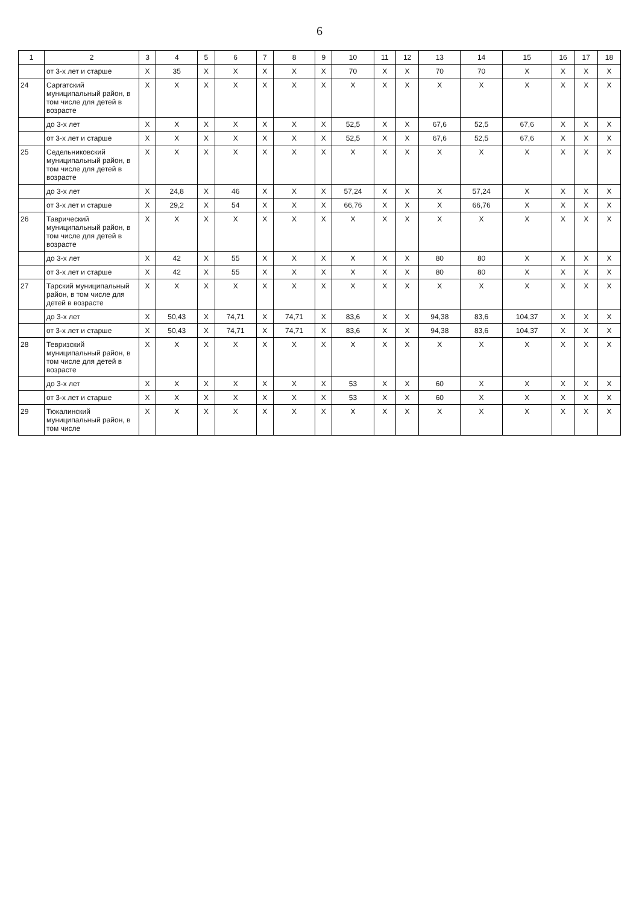6
| 1 | 2 | 3 | 4 | 5 | 6 | 7 | 8 | 9 | 10 | 11 | 12 | 13 | 14 | 15 | 16 | 17 | 18 |
| --- | --- | --- | --- | --- | --- | --- | --- | --- | --- | --- | --- | --- | --- | --- | --- | --- | --- |
| | от 3-х лет и старше | X | 35 | X | X | X | X | X | 70 | X | X | 70 | 70 | X | X | X | X |
| 24 | Саргатский муниципальный район, в том числе для детей в возрасте | X | X | X | X | X | X | X | X | X | X | X | X | X | X | X | X |
| | до 3-х лет | X | X | X | X | X | X | X | 52,5 | X | X | 67,6 | 52,5 | 67,6 | X | X | X |
| | от 3-х лет и старше | X | X | X | X | X | X | X | 52,5 | X | X | 67,6 | 52,5 | 67,6 | X | X | X |
| 25 | Седельниковский муниципальный район, в том числе для детей в возрасте | X | X | X | X | X | X | X | X | X | X | X | X | X | X | X | X |
| | до 3-х лет | X | 24,8 | X | 46 | X | X | X | 57,24 | X | X | X | 57,24 | X | X | X | X |
| | от 3-х лет и старше | X | 29,2 | X | 54 | X | X | X | 66,76 | X | X | X | 66,76 | X | X | X | X |
| 26 | Таврический муниципальный район, в том числе для детей в возрасте | X | X | X | X | X | X | X | X | X | X | X | X | X | X | X | X |
| | до 3-х лет | X | 42 | X | 55 | X | X | X | X | X | X | 80 | 80 | X | X | X | X |
| | от 3-х лет и старше | X | 42 | X | 55 | X | X | X | X | X | X | 80 | 80 | X | X | X | X |
| 27 | Тарский муниципальный район, в том числе для детей в возрасте | X | X | X | X | X | X | X | X | X | X | X | X | X | X | X | X |
| | до 3-х лет | X | 50,43 | X | 74,71 | X | 74,71 | X | 83,6 | X | X | 94,38 | 83,6 | 104,37 | X | X | X |
| | от 3-х лет и старше | X | 50,43 | X | 74,71 | X | 74,71 | X | 83,6 | X | X | 94,38 | 83,6 | 104,37 | X | X | X |
| 28 | Тевризский муниципальный район, в том числе для детей в возрасте | X | X | X | X | X | X | X | X | X | X | X | X | X | X | X | X |
| | до 3-х лет | X | X | X | X | X | X | X | 53 | X | X | 60 | X | X | X | X | X |
| | от 3-х лет и старше | X | X | X | X | X | X | X | 53 | X | X | 60 | X | X | X | X | X |
| 29 | Тюкалинский муниципальный район, в том числе | X | X | X | X | X | X | X | X | X | X | X | X | X | X | X | X |